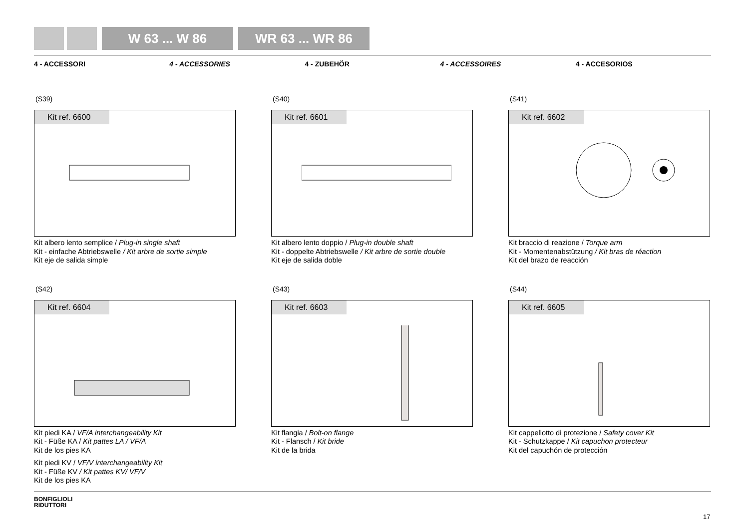W 63 ... W 86 WR 63 ... WR 86
4 - ACCESSORI 4 - ACCESSORIES 4 - ZUBEHÖR 4 - ACCESSOIRES 4 - ACCESORIOS
(S39)
Kit ref. 6600
Kit albero lento semplice / Plug-in single shaft
Kit - einfache Abtriebswelle / Kit arbre de sortie simple
Kit eje de salida simple
(S40)
Kit ref. 6601
Kit albero lento doppio / Plug-in double shaft
Kit - doppelte Abtriebswelle / Kit arbre de sortie double
Kit eje de salida doble
(S41)
Kit ref. 6602
Kit braccio di reazione / Torque arm
Kit - Momentenabstützung / Kit bras de réaction
Kit del brazo de reacción
(S42)
Kit ref. 6604
Kit piedi KA / VF/A interchangeability Kit
Kit - Füße KA / Kit pattes LA / VF/A
Kit de los pies KA
Kit piedi KV / VF/V interchangeability Kit
Kit - Füße KV / Kit pattes KV/ VF/V
Kit de los pies KA
(S43)
Kit ref. 6603
Kit flangia / Bolt-on flange
Kit - Flansch / Kit bride
Kit de la brida
(S44)
Kit ref. 6605
Kit cappellotto di protezione / Safety cover Kit
Kit - Schutzkappe / Kit capuchon protecteur
Kit del capuchón de protección
BONFIGLIOLI
RIDUTTORI
17